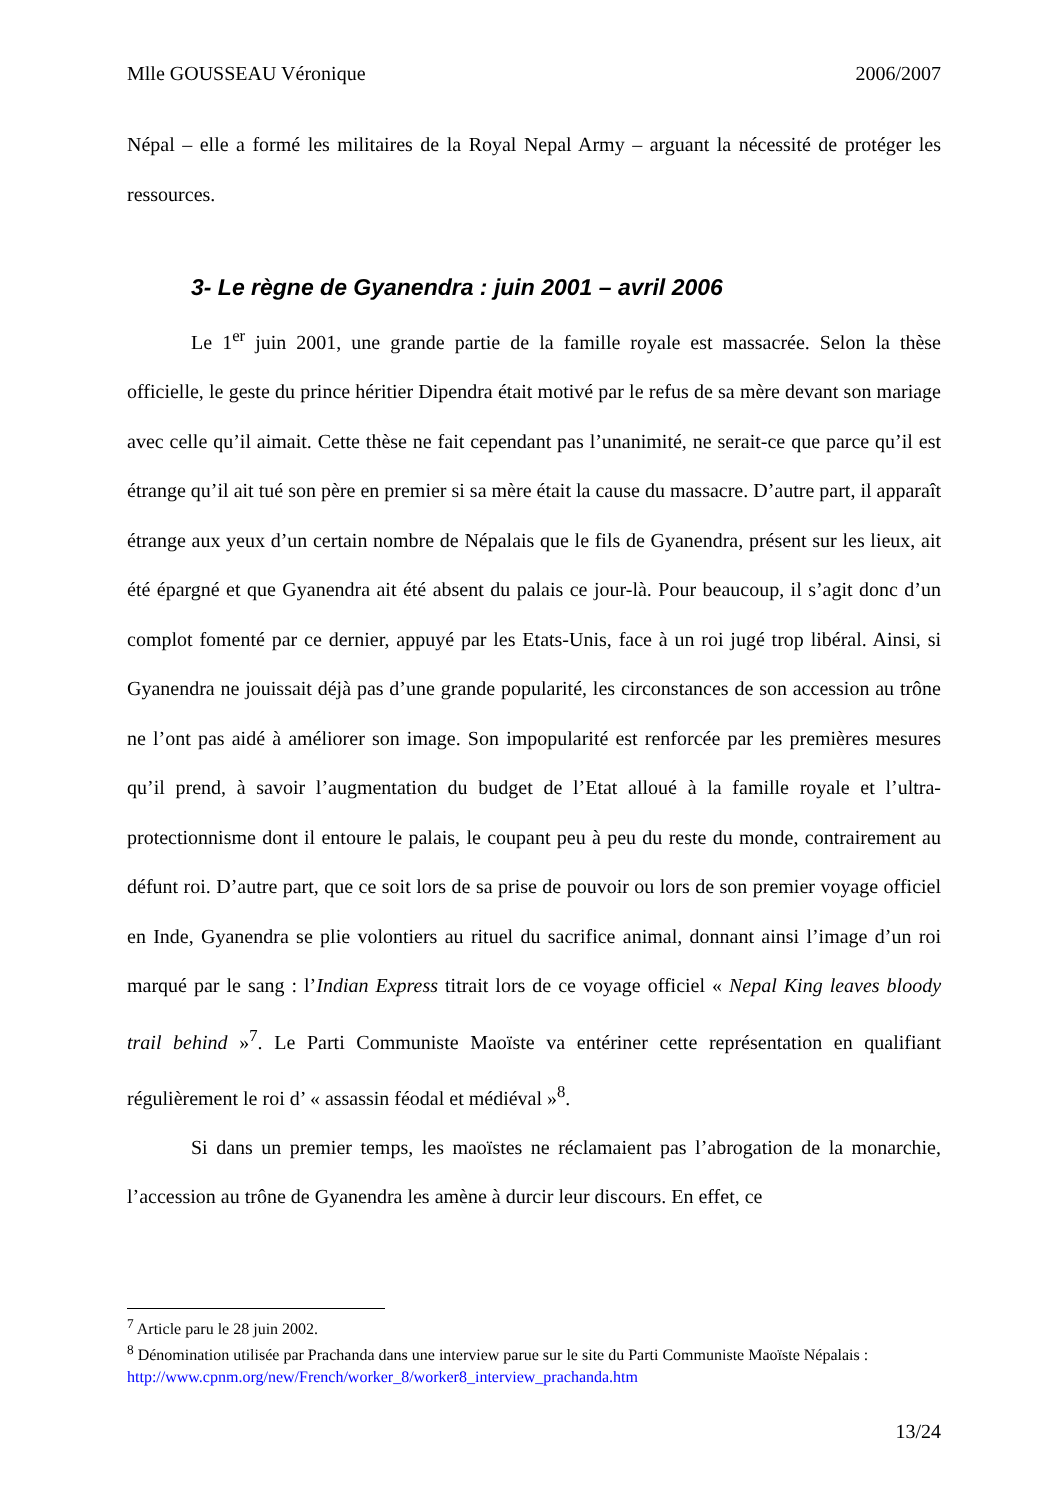Mlle GOUSSEAU Véronique 2006/2007
Népal – elle a formé les militaires de la Royal Nepal Army – arguant la nécessité de protéger les ressources.
3- Le règne de Gyanendra : juin 2001 – avril 2006
Le 1<sup>er</sup> juin 2001, une grande partie de la famille royale est massacrée. Selon la thèse officielle, le geste du prince héritier Dipendra était motivé par le refus de sa mère devant son mariage avec celle qu’il aimait. Cette thèse ne fait cependant pas l’unanimité, ne serait-ce que parce qu’il est étrange qu’il ait tué son père en premier si sa mère était la cause du massacre. D’autre part, il apparaît étrange aux yeux d’un certain nombre de Népalais que le fils de Gyanendra, présent sur les lieux, ait été épargné et que Gyanendra ait été absent du palais ce jour-là. Pour beaucoup, il s’agit donc d’un complot fomenté par ce dernier, appuyé par les Etats-Unis, face à un roi jugé trop libéral. Ainsi, si Gyanendra ne jouissait déjà pas d’une grande popularité, les circonstances de son accession au trône ne l’ont pas aidé à améliorer son image. Son impopularité est renforcée par les premières mesures qu’il prend, à savoir l’augmentation du budget de l’Etat alloué à la famille royale et l’ultra-protectionnisme dont il entoure le palais, le coupant peu à peu du reste du monde, contrairement au défunt roi. D’autre part, que ce soit lors de sa prise de pouvoir ou lors de son premier voyage officiel en Inde, Gyanendra se plie volontiers au rituel du sacrifice animal, donnant ainsi l’image d’un roi marqué par le sang : l’Indian Express titrait lors de ce voyage officiel « Nepal King leaves bloody trail behind »<sup>7</sup>. Le Parti Communiste Maoïste va entériner cette représentation en qualifiant régulièrement le roi d’ « assassin féodal et médiéval »<sup>8</sup>.
Si dans un premier temps, les maoïstes ne réclamaient pas l’abrogation de la monarchie, l’accession au trône de Gyanendra les amène à durcir leur discours. En effet, ce
<sup>7</sup> Article paru le 28 juin 2002.
<sup>8</sup> Dénomination utilisée par Prachanda dans une interview parue sur le site du Parti Communiste Maoïste Népalais : http://www.cpnm.org/new/French/worker_8/worker8_interview_prachanda.htm
13/24